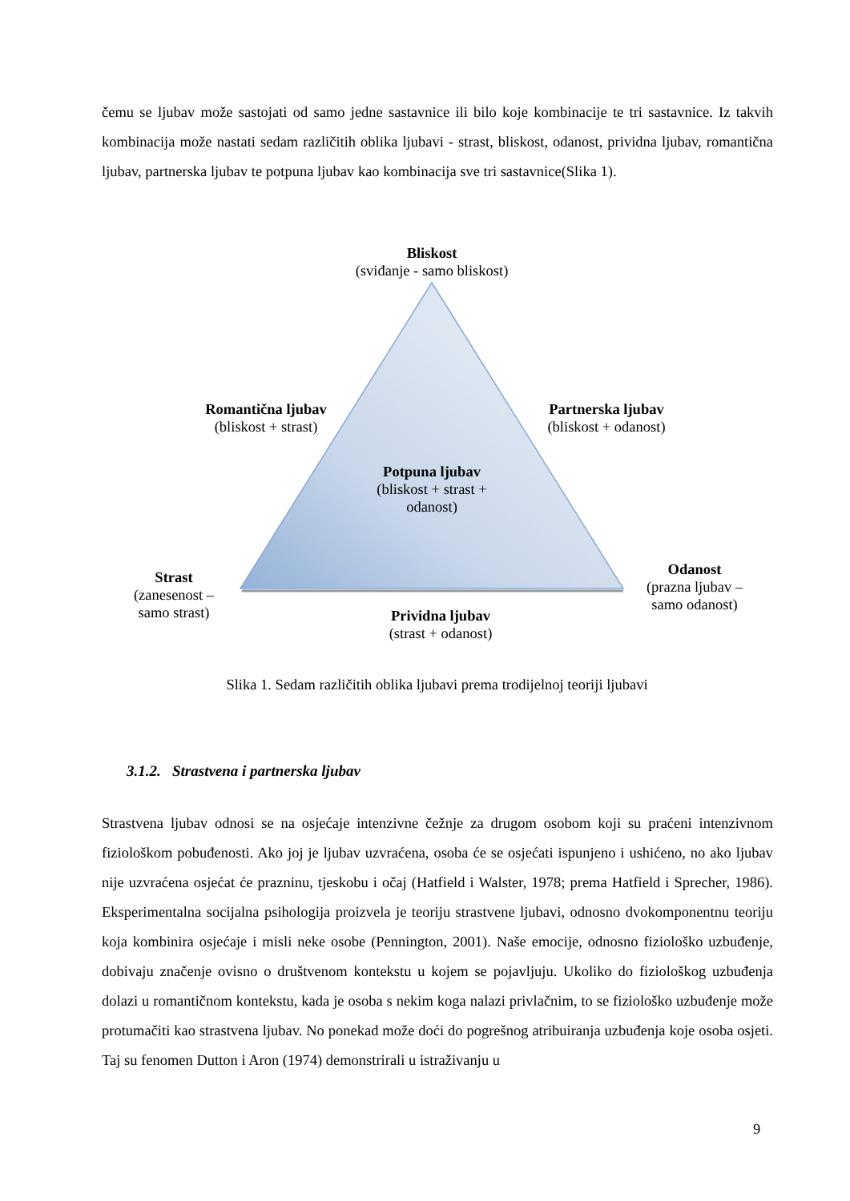čemu se ljubav može sastojati od samo jedne sastavnice ili bilo koje kombinacije te tri sastavnice. Iz takvih kombinacija može nastati sedam različitih oblika ljubavi - strast, bliskost, odanost, prividna ljubav, romantična ljubav, partnerska ljubav te potpuna ljubav kao kombinacija sve tri sastavnice(Slika 1).
Bliskost
(sviđanje - samo bliskost)
Romantična ljubav
(bliskost + strast)
Partnerska ljubav
(bliskost + odanost)
Potpuna ljubav
(bliskost + strast + odanost)
Strast
(zanesenost – samo strast)
Odanost
(prazna ljubav – samo odanost)
Prividna ljubav
(strast + odanost)
Slika 1. Sedam različitih oblika ljubavi prema trodijelnoj teoriji ljubavi
3.1.2. Strastvena i partnerska ljubav
Strastvena ljubav odnosi se na osjećaje intenzivne čežnje za drugom osobom koji su praćeni intenzivnom fiziološkom pobuđenosti. Ako joj je ljubav uzvraćena, osoba će se osjećati ispunjeno i ushićeno, no ako ljubav nije uzvraćena osjećat će prazninu, tjeskobu i očaj (Hatfield i Walster, 1978; prema Hatfield i Sprecher, 1986). Eksperimentalna socijalna psihologija proizvela je teoriju strastvene ljubavi, odnosno dvokomponentnu teoriju koja kombinira osjećaje i misli neke osobe (Pennington, 2001). Naše emocije, odnosno fiziološko uzbuđenje, dobivaju značenje ovisno o društvenom kontekstu u kojem se pojavljuju. Ukoliko do fiziološkog uzbuđenja dolazi u romantičnom kontekstu, kada je osoba s nekim koga nalazi privlačnim, to se fiziološko uzbuđenje može protumačiti kao strastvena ljubav. No ponekad može doći do pogrešnog atribuiranja uzbuđenja koje osoba osjeti. Taj su fenomen Dutton i Aron (1974) demonstrirali u istraživanju u
9